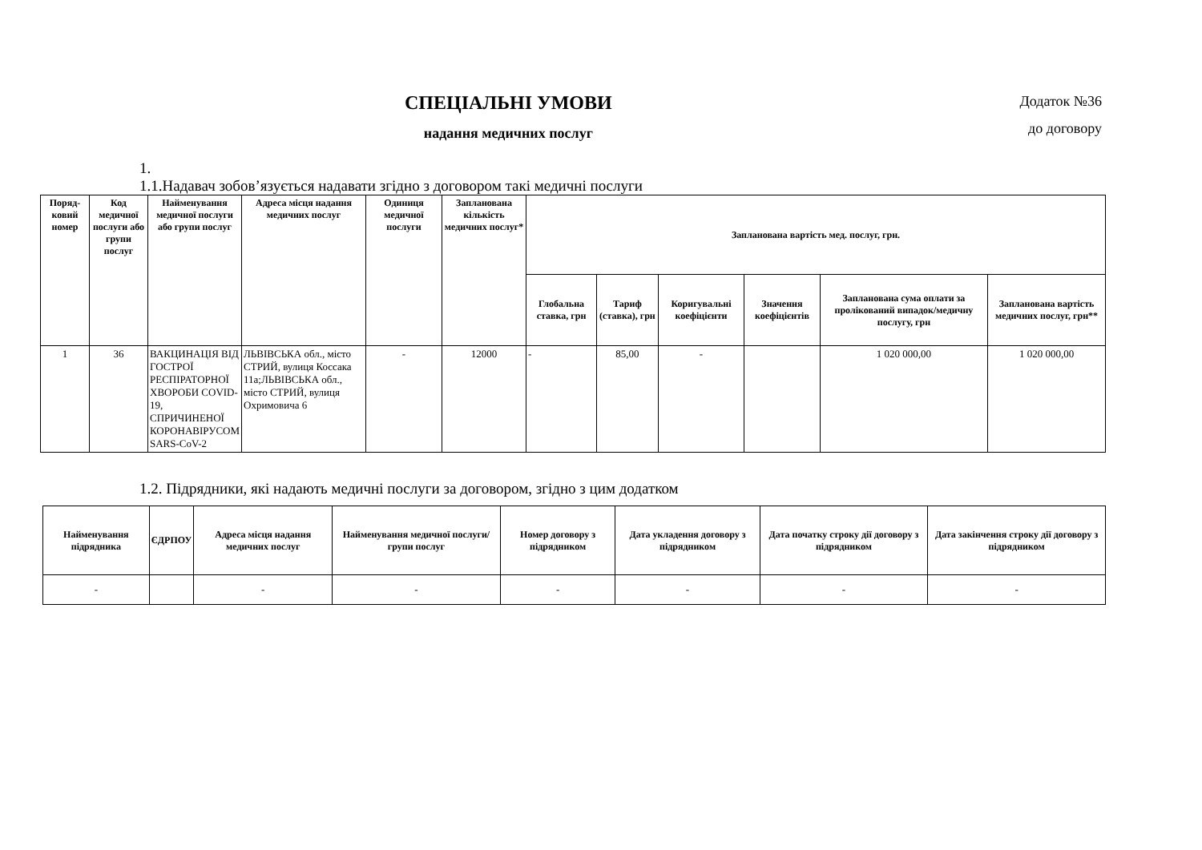СПЕЦІАЛЬНІ УМОВИ
надання медичних послуг
Додаток №36
до договору
1.
1.1.Надавач зобов’язується надавати згідно з договором такі медичні послуги
| Поряд-ковий номер | Код медичної послуги або групи послуг | Найменування медичної послуги або групи послуг | Адреса місця надання медичних послуг | Одиниця медичної послуги | Запланована кількість медичних послуг* | Запланована вартість мед. послуг, грн. | | | | | |
| --- | --- | --- | --- | --- | --- | --- | --- | --- | --- | --- | --- |
| | | | | | | Глобальна ставка, грн | Тариф (ставка), грн | Коригувальні коефіцієнти | Значення коефіцієнтів | Запланована сума оплати за пролікований випадок/медичну послугу, грн | Запланована вартість медичних послуг, грн** |
| 1 | 36 | ВАКЦИНАЦІЯ ВІД ГОСТРОЇ РЕСПІРАТОРНОЇ ХВОРОБИ COVID-19, СПРИЧИНЕНОЇ КОРОНАВІРУСОМ SARS-CoV-2 | ЛЬВІВСЬКА обл., місто СТРИЙ, вулиця Коссака 11а;ЛЬВІВСЬКА обл., місто СТРИЙ, вулиця Охримовича 6 | - | 12000 | - | 85,00 | - | | 1 020 000,00 | 1 020 000,00 |
1.2. Підрядники, які надають медичні послуги за договором, згідно з цим додатком
| Найменування підрядника | ЄДРПОУ | Адреса місця надання медичних послуг | Найменування медичної послуги/групи послуг | Номер договору з підрядником | Дата укладення договору з підрядником | Дата початку строку дії договору з підрядником | Дата закінчення строку дії договору з підрядником |
| --- | --- | --- | --- | --- | --- | --- | --- |
| - | | - | - | - | - | - | - |